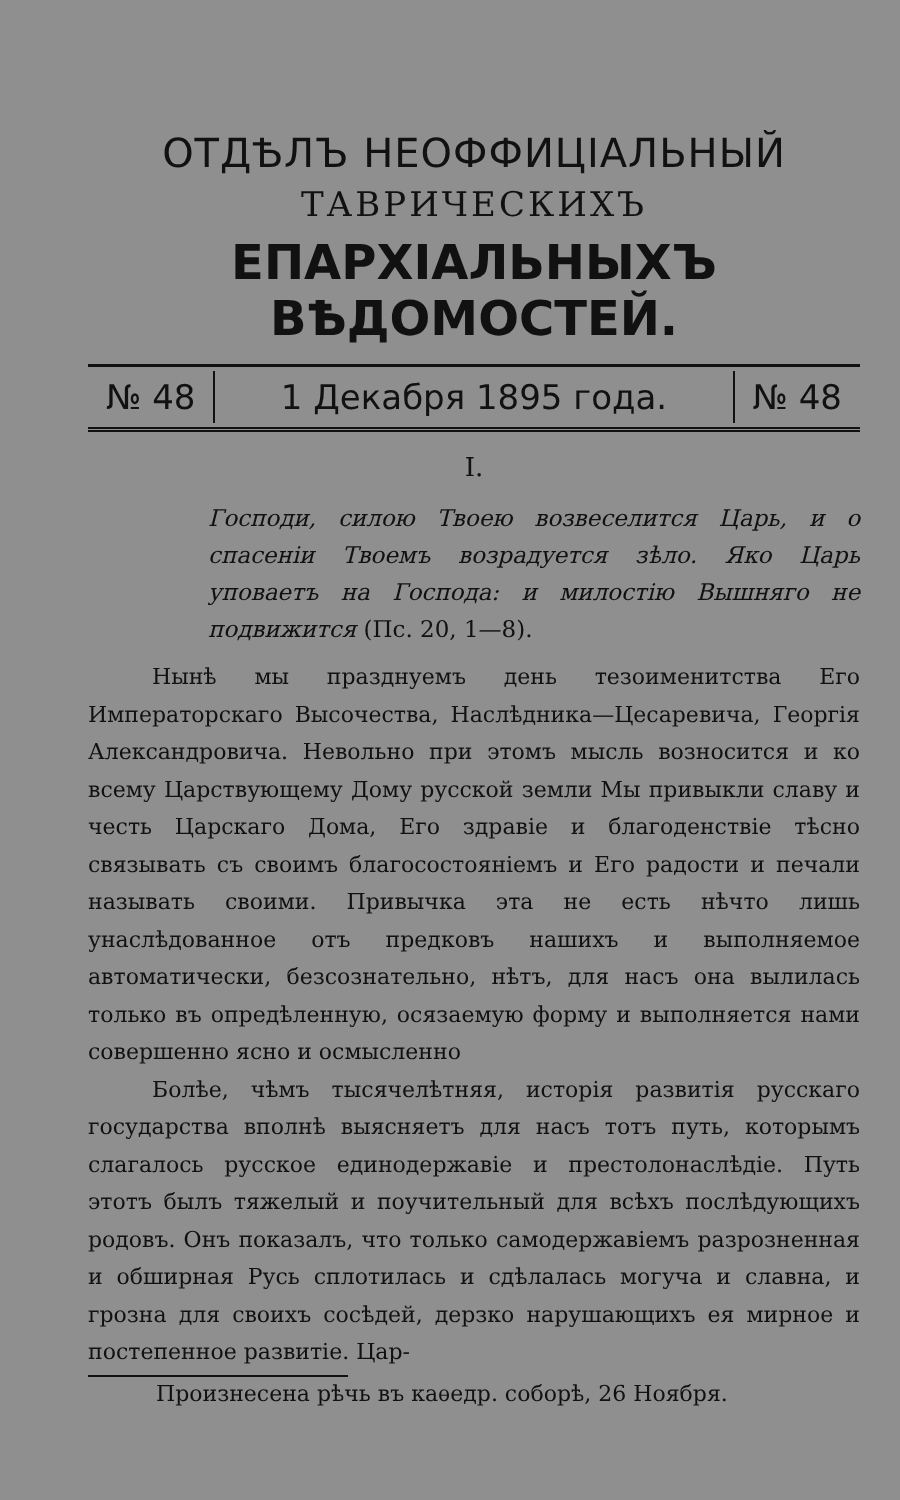ОТДѢЛЪ НЕОФФИЦІАЛЬНЫЙ
ТАВРИЧЕСКИХЪ
ЕПАРХІАЛЬНЫХЪ ВѢДОМОСТЕЙ.
№ 48 1 Декабря 1895 года. № 48
I.
Господи, силою Твоею возвеселится Царь, и о спасеніи Твоемъ возрадуется зѣло. Яко Царь уповаетъ на Господа: и милостію Вышняго не подвижится (Пс. 20, 1—8).
Нынѣ мы празднуемъ день тезоименитства Его Императорскаго Высочества, Наслѣдника—Цесаревича, Георгія Александровича. Невольно при этомъ мысль возносится и ко всему Царствующему Дому русской земли Мы привыкли славу и честь Царскаго Дома, Его здравіе и благоденствіе тѣсно связывать съ своимъ благосостояніемъ и Его радости и печали называть своими. Привычка эта не есть нѣчто лишь унаслѣдованное отъ предковъ нашихъ и выполняемое автоматически, безсознательно, нѣтъ, для насъ она вылилась только въ опредѣленную, осязаемую форму и выполняется нами совершенно ясно и осмысленно
Болѣе, чѣмъ тысячелѣтняя, исторія развитія русскаго государства вполнѣ выясняетъ для насъ тотъ путь, которымъ слагалось русское единодержавіе и престолонаслѣдіе. Путь этотъ былъ тяжелый и поучительный для всѣхъ послѣдующихъ родовъ. Онъ показалъ, что только самодержавіемъ разрозненная и обширная Русь сплотилась и сдѣлалась могуча и славна, и грозна для своихъ сосѣдей, дерзко нарушающихъ ея мирное и постепенное развитіе. Цар-
Произнесена рѣчь въ каѳедр. соборѣ, 26 Ноября.